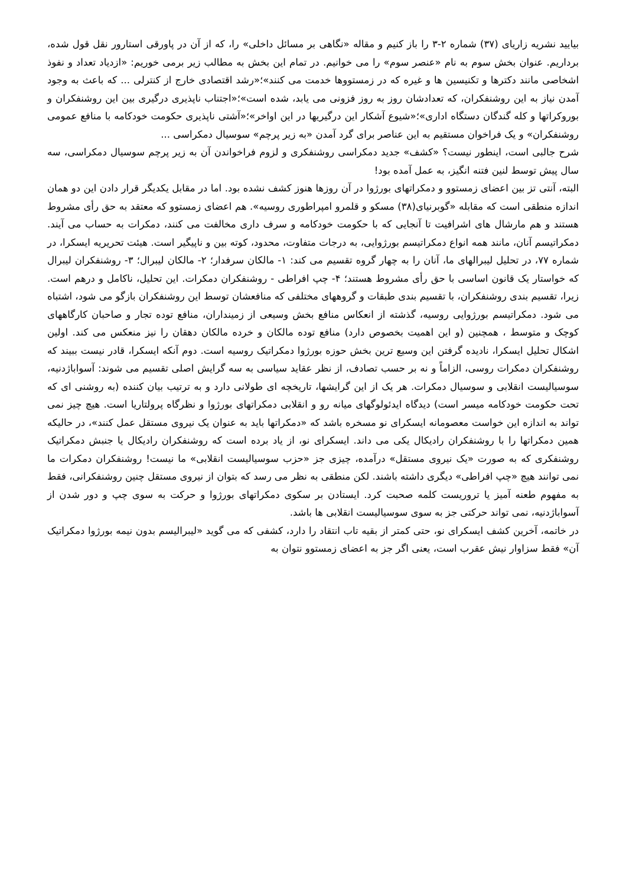بیایید نشریه زاریای (۳۷) شماره ۲-۳ را باز کنیم و مقاله «نگاهی بر مسائل داخلی» را، که از آن در پاورقی استارور نقل قول شده، برداریم. عنوان بخش سوم به نام «عنصر سوم» را می خوانیم. در تمام این بخش به مطالب زیر برمی خوریم: «ازدیاد تعداد و نفوذ اشخاصی مانند دکترها و تکنیسین ها و غیره که در زمستووها خدمت می کنند»؛«رشد اقتصادی خارج از کنترلی ... که باعث به وجود آمدن نیاز به این روشنفکران، که تعدادشان روز به روز فزونی می یابد، شده است»؛«اجتناب ناپذیری درگیری بین این روشنفکران و بوروکراتها و کله گندگان دستگاه اداری»؛«شیوع آشکار این درگیریها در این اواخر»؛«آشتی ناپذیری حکومت خودکامه با منافع عمومی روشنفکران» و یک فراخوان مستقیم به این عناصر برای گرد آمدن «به زیر پرچم» سوسیال دمکراسی ...
شرح جالبی است، اینطور نیست؟ «کشف» جدید دمکراسی روشنفکری و لزوم فراخواندن آن به زیر پرچم سوسیال دمکراسی، سه سال پیش توسط لنین فتنه انگیز، به عمل آمده بود!
البته، آنتی تز بین اعضای زمستوو و دمکراتهای بورژوا در آن روزها هنوز کشف نشده بود. اما در مقابل یکدیگر قرار دادن این دو همان اندازه منطقی است که مقابله «گوبرنیای(۳۸) مسکو و قلمرو امپراطوری روسیه». هم اعضای زمستوو که معتقد به حق رأی مشروط هستند و هم مارشال های اشرافیت تا آنجایی که با حکومت خودکامه و سرف داری مخالفت می کنند، دمکرات به حساب می آیند. دمکراتیسم آنان، مانند همه انواع دمکراتیسم بورژوایی، به درجات متفاوت، محدود، کوته بین و ناپیگیر است. هیئت تحریریه ایسکرا، در شماره ۷۷، در تحلیل لیبرالهای ما، آنان را به چهار گروه تقسیم می کند: ۱- مالکان سرفدار؛ ۲- مالکان لیبرال؛ ۳- روشنفکران لیبرال که خواستار یک قانون اساسی با حق رأی مشروط هستند؛ ۴- چپ افراطی - روشنفکران دمکرات. این تحلیل، ناکامل و درهم است. زیرا، تقسیم بندی روشنفکران، با تقسیم بندی طبقات و گروههای مختلفی که منافعشان توسط این روشنفکران بازگو می شود، اشتباه می شود. دمکراتیسم بورژوایی روسیه، گذشته از انعکاس منافع بخش وسیعی از زمینداران، منافع توده تجار و صاحبان کارگاههای کوچک و متوسط ، همچنین (و این اهمیت بخصوص دارد) منافع توده مالکان و خرده مالکان دهقان را نیز منعکس می کند. اولین اشکال تحلیل ایسکرا، نادیده گرفتن این وسیع ترین بخش حوزه بورژوا دمکراتیک روسیه است. دوم آنکه ایسکرا، قادر نیست ببیند که روشنفکران دمکرات روسی، الزاماً و نه بر حسب تصادف، از نظر عقاید سیاسی به سه گرایش اصلی تقسیم می شوند: آسواباژدنیه، سوسیالیست انقلابی و سوسیال دمکرات. هر یک از این گرایشها، تاریخچه ای طولانی دارد و به ترتیب بیان کننده (به روشنی ای که تحت حکومت خودکامه میسر است) دیدگاه ایدئولوگهای میانه رو و انقلابی دمکراتهای بورژوا و نظرگاه پرولتاریا است. هیچ چیز نمی تواند به اندازه این خواست معصومانه ایسکرای نو مسخره باشد که «دمکراتها باید به عنوان یک نیروی مستقل عمل کنند»، در حالیکه همین دمکراتها را با روشنفکران رادیکال یکی می داند. ایسکرای نو، از یاد برده است که روشنفکران رادیکال یا جنبش دمکراتیک روشنفکری که به صورت «یک نیروی مستقل» درآمده، چیزی جز «حزب سوسیالیست انقلابی» ما نیست! روشنفکران دمکرات ما نمی توانند هیچ «چپ افراطی» دیگری داشته باشند. لکن منطقی به نظر می رسد که بتوان از نیروی مستقل چنین روشنفکرانی، فقط به مفهوم طعنه آمیز یا تروریست کلمه صحبت کرد. ایستادن بر سکوی دمکراتهای بورژوا و حرکت به سوی چپ و دور شدن از آسواباژدنیه، نمی تواند حرکتی جز به سوی سوسیالیست انقلابی ها باشد.
در خاتمه، آخرین کشف ایسکرای نو، حتی کمتر از بقیه تاب انتقاد را دارد، کشفی که می گوید «لیبرالیسم بدون نیمه بورژوا دمکراتیک آن» فقط سزاوار نیش عقرب است، یعنی اگر جز به اعضای زمستوو نتوان به